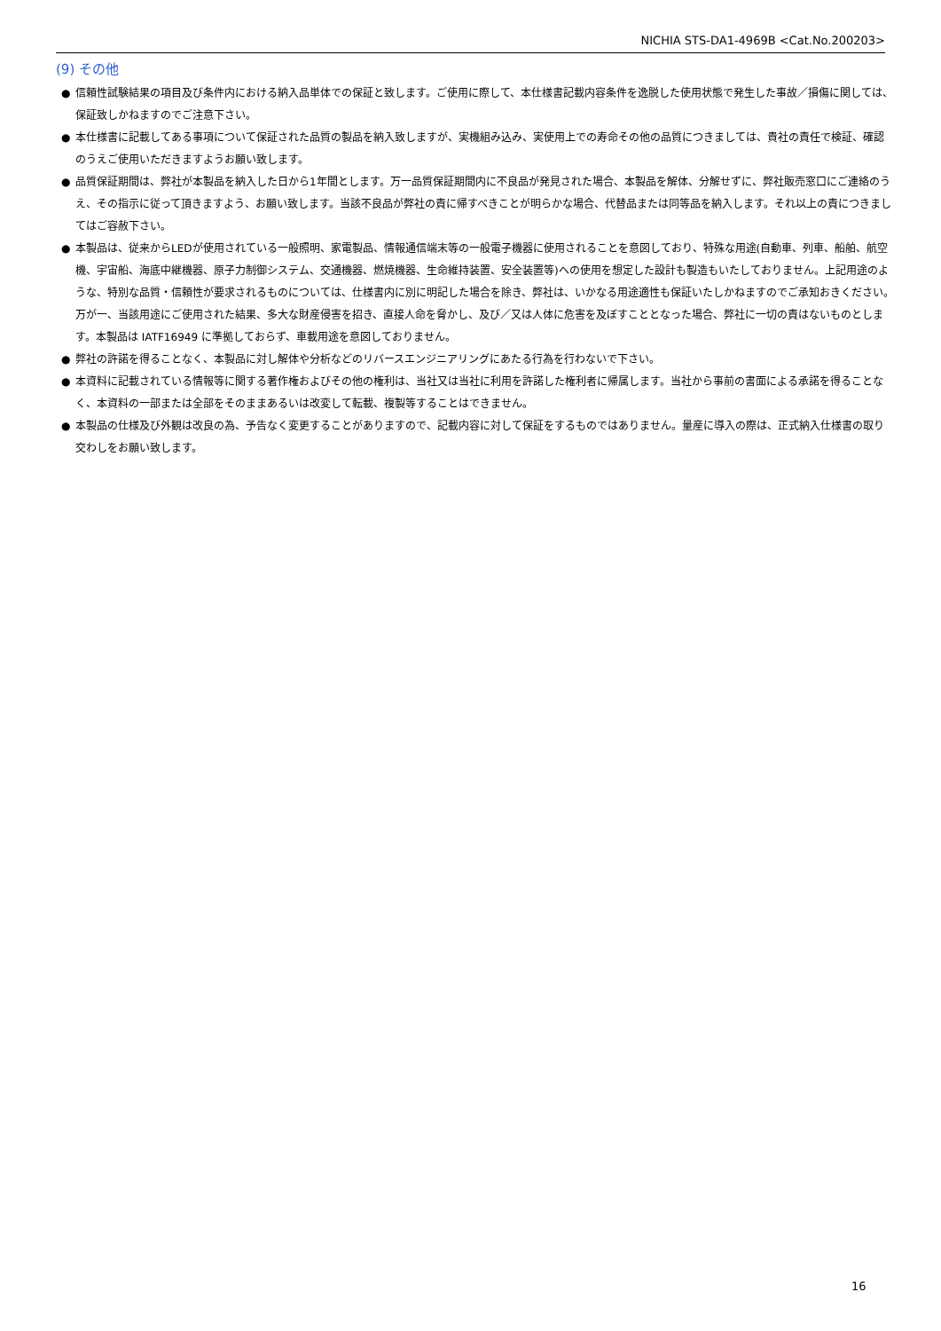NICHIA STS-DA1-4969B <Cat.No.200203>
(9) その他
● 信頼性試験結果の項目及び条件内における納入品単体での保証と致します。ご使用に際して、本仕様書記載内容条件を逸脱した使用状態で発生した事故／損傷に関しては、保証致しかねますのでご注意下さい。
● 本仕様書に記載してある事項について保証された品質の製品を納入致しますが、実機組み込み、実使用上での寿命その他の品質につきましては、貴社の責任で検証、確認のうえご使用いただきますようお願い致します。
● 品質保証期間は、弊社が本製品を納入した日から1年間とします。万一品質保証期間内に不良品が発見された場合、本製品を解体、分解せずに、弊社販売窓口にご連絡のうえ、その指示に従って頂きますよう、お願い致します。当該不良品が弊社の責に帰すべきことが明らかな場合、代替品または同等品を納入します。それ以上の責につきましてはご容赦下さい。
● 本製品は、従来からLEDが使用されている一般照明、家電製品、情報通信端末等の一般電子機器に使用されることを意図しており、特殊な用途(自動車、列車、船舶、航空機、宇宙船、海底中継機器、原子力制御システム、交通機器、燃焼機器、生命維持装置、安全装置等)への使用を想定した設計も製造もいたしておりません。上記用途のような、特別な品質・信頼性が要求されるものについては、仕様書内に別に明記した場合を除き、弊社は、いかなる用途適性も保証いたしかねますのでご承知おきください。万が一、当該用途にご使用された結果、多大な財産侵害を招き、直接人命を脅かし、及び／又は人体に危害を及ぼすこととなった場合、弊社に一切の責はないものとします。本製品は IATF16949 に準拠しておらず、車載用途を意図しておりません。
● 弊社の許諾を得ることなく、本製品に対し解体や分析などのリバースエンジニアリングにあたる行為を行わないで下さい。
● 本資料に記載されている情報等に関する著作権およびその他の権利は、当社又は当社に利用を許諾した権利者に帰属します。当社から事前の書面による承諾を得ることなく、本資料の一部または全部をそのままあるいは改変して転載、複製等することはできません。
● 本製品の仕様及び外観は改良の為、予告なく変更することがありますので、記載内容に対して保証をするものではありません。量産に導入の際は、正式納入仕様書の取り交わしをお願い致します。
16